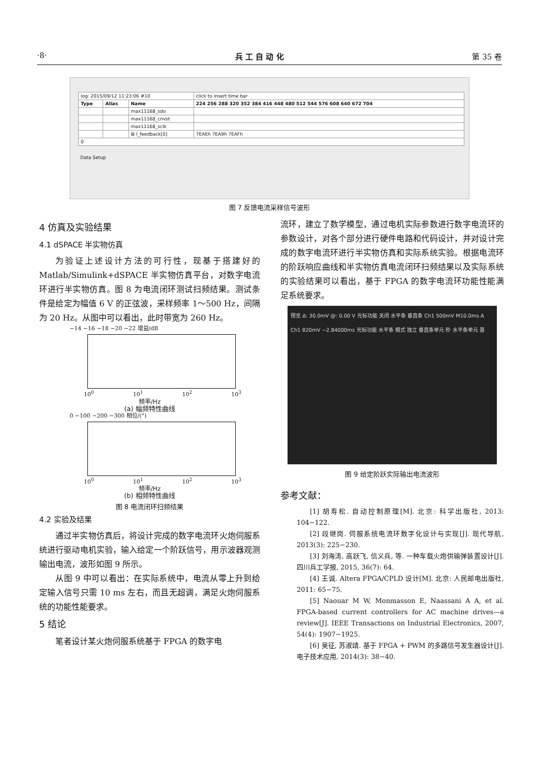·8· 兵 工 自 动 化 第 35 卷
| log: 2015/09/12 11:23:06 #10 | | | click to insert time bar |
| Type | Alias | Name | 224 256 288 320 352 384 416 448 480 512 544 576 608 640 672 704 |
| | | max11168_sdo | |
| | | max11168_cnvst | |
| | | max11168_sclk | |
| | | ⊞ I_feedback[0] | 7EAEh 7EA9h 7EAFh |
| 0 | | | |
Data Setup
图 7 反馈电流采样信号波形
4 仿真及实验结果
4.1 dSPACE 半实物仿真
为验证上述设计方法的可行性，现基于搭建好的 Matlab/Simulink+dSPACE 半实物仿真平台，对数字电流环进行半实物仿真。图 8 为电流闭环测试扫频结果。测试条件是给定为幅值 6 V 的正弦波，采样频率 1～500 Hz，间隔为 20 Hz。从图中可以看出，此时带宽为 260 Hz。
−14 −16 −18 −20 −22 增益/dB
10<sup>0</sup> 10<sup>1</sup> 10<sup>2</sup> 10<sup>3</sup>
频率/Hz
(a) 幅频特性曲线
0 −100 −200 −300 相位/(°)
10<sup>0</sup> 10<sup>1</sup> 10<sup>2</sup> 10<sup>3</sup>
频率/Hz
(b) 相频特性曲线
图 8 电流闭环扫频结果
4.2 实验及结果
通过半实物仿真后，将设计完成的数字电流环火炮伺服系统进行驱动电机实验，输入给定一个阶跃信号，用示波器观测输出电流，波形如图 9 所示。
从图 9 中可以看出：在实际系统中，电流从零上升到给定输入信号只需 10 ms 左右，而且无超调，满足火炮伺服系统的功能性能要求。
5 结论
笔者设计某火炮伺服系统基于 FPGA 的数字电
流环，建立了数学模型，通过电机实际参数进行数字电流环的参数设计，对各个部分进行硬件电路和代码设计，并对设计完成的数字电流环进行半实物仿真和实际系统实验。根据电流环的阶跃响应曲线和半实物仿真电流闭环扫频结果以及实际系统的实验结果可以看出，基于 FPGA 的数字电流环功能性能满足系统要求。
预览 Δ: 30.0mV @: 0.00 V 光标功能 关闭 水平条 垂直条 Ch1 500mV M10.0ms A Ch1 820mV −2.84000ms 光标功能 水平条 模式 独立 垂直条单元 秒 水平条单元 基
图 9 给定阶跃实际输出电流波形
参考文献：
[1] 胡寿松. 自动控制原理[M]. 北京: 科学出版社, 2013: 104−122.
[2] 段继岗. 伺服系统电流环数字化设计与实现[J]. 现代导航, 2013(3): 225−230.
[3] 刘海涛, 高跃飞, 信义兵, 等. 一种车载火炮供输弹装置设计[J]. 四川兵工学报, 2015, 36(7): 64.
[4] 王诚. Altera FPGA/CPLD 设计[M]. 北京: 人民邮电出版社, 2011: 65−75.
[5] Naouar M W, Monmasson E, Naassani A A, et al. FPGA-based current controllers for AC machine drives—a review[J]. IEEE Transactions on Industrial Electronics, 2007, 54(4): 1907−1925.
[6] 吴征, 苏淑靖. 基于 FPGA + PWM 的多路信号发生器设计[J]. 电子技术应用, 2014(3): 38−40.